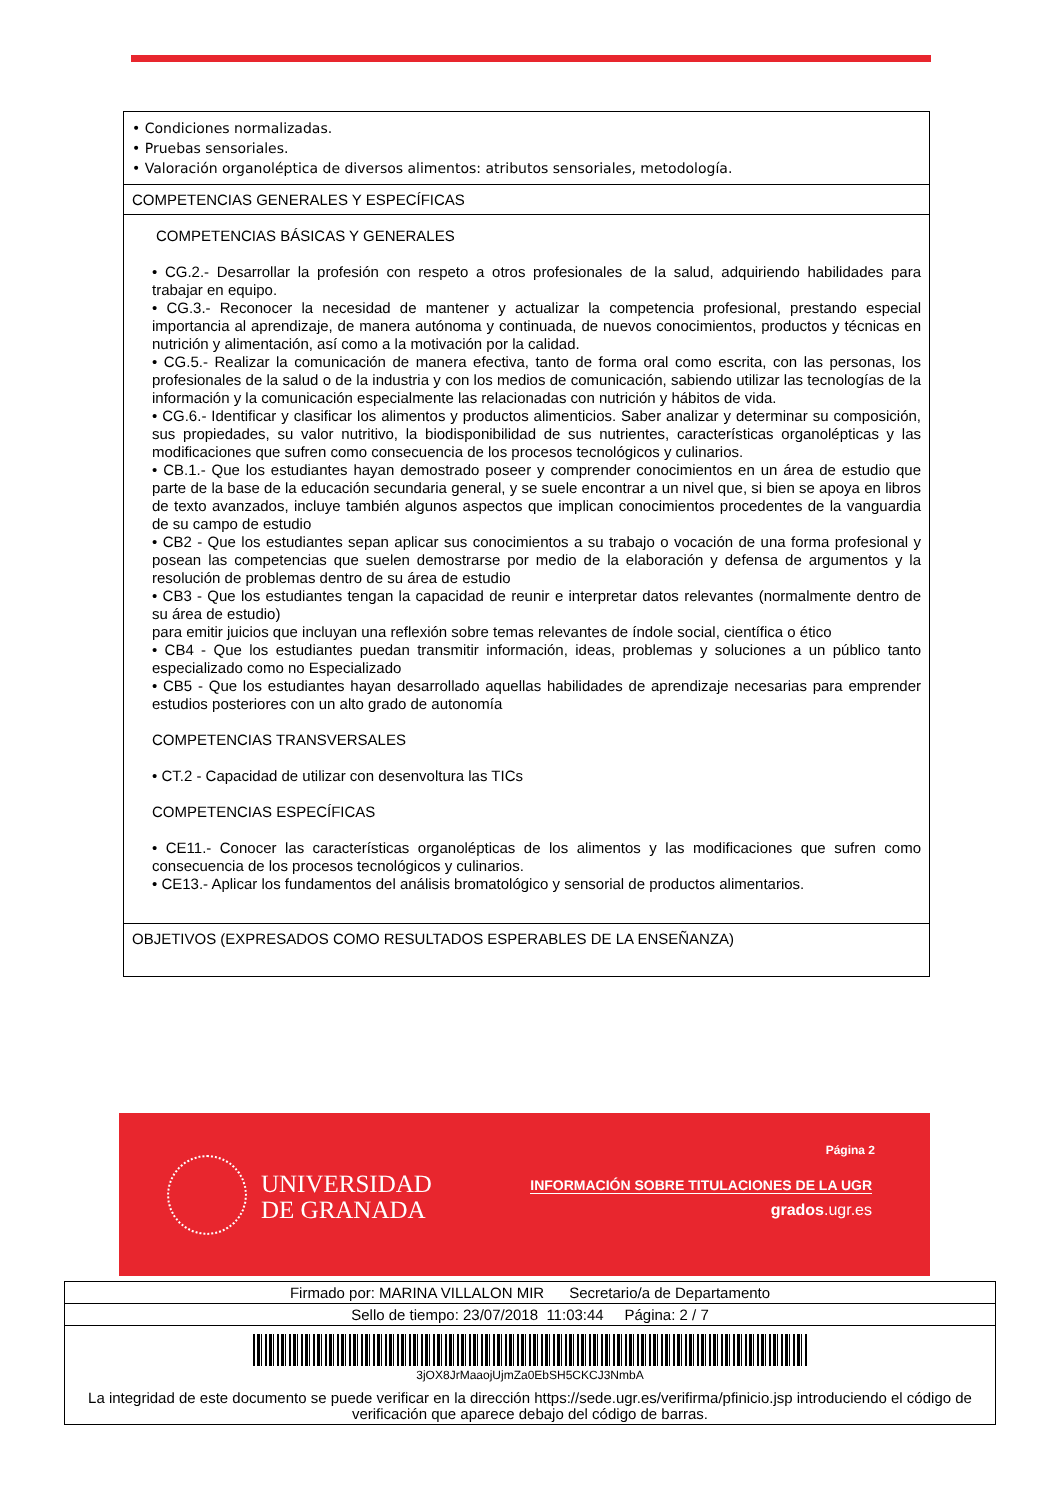| • Condiciones normalizadas. • Pruebas sensoriales. • Valoración organoléptica de diversos alimentos: atributos sensoriales, metodología. |
| COMPETENCIAS GENERALES Y ESPECÍFICAS |
| COMPETENCIAS BÁSICAS Y GENERALES • CG.2.- Desarrollar la profesión con respeto a otros profesionales de la salud, adquiriendo habilidades para trabajar en equipo. • CG.3.- Reconocer la necesidad de mantener y actualizar la competencia profesional, prestando especial importancia al aprendizaje, de manera autónoma y continuada, de nuevos conocimientos, productos y técnicas en nutrición y alimentación, así como a la motivación por la calidad. • CG.5.- Realizar la comunicación de manera efectiva, tanto de forma oral como escrita, con las personas, los profesionales de la salud o de la industria y con los medios de comunicación, sabiendo utilizar las tecnologías de la información y la comunicación especialmente las relacionadas con nutrición y hábitos de vida. • CG.6.- Identificar y clasificar los alimentos y productos alimenticios. Saber analizar y determinar su composición, sus propiedades, su valor nutritivo, la biodisponibilidad de sus nutrientes, características organolépticas y las modificaciones que sufren como consecuencia de los procesos tecnológicos y culinarios. • CB.1.- Que los estudiantes hayan demostrado poseer y comprender conocimientos en un área de estudio que parte de la base de la educación secundaria general, y se suele encontrar a un nivel que, si bien se apoya en libros de texto avanzados, incluye también algunos aspectos que implican conocimientos procedentes de la vanguardia de su campo de estudio • CB2 - Que los estudiantes sepan aplicar sus conocimientos a su trabajo o vocación de una forma profesional y posean las competencias que suelen demostrarse por medio de la elaboración y defensa de argumentos y la resolución de problemas dentro de su área de estudio • CB3 - Que los estudiantes tengan la capacidad de reunir e interpretar datos relevantes (normalmente dentro de su área de estudio) para emitir juicios que incluyan una reflexión sobre temas relevantes de índole social, científica o ético • CB4 - Que los estudiantes puedan transmitir información, ideas, problemas y soluciones a un público tanto especializado como no Especializado • CB5 - Que los estudiantes hayan desarrollado aquellas habilidades de aprendizaje necesarias para emprender estudios posteriores con un alto grado de autonomía COMPETENCIAS TRANSVERSALES • CT.2 - Capacidad de utilizar con desenvoltura las TICs COMPETENCIAS ESPECÍFICAS • CE11.- Conocer las características organolépticas de los alimentos y las modificaciones que sufren como consecuencia de los procesos tecnológicos y culinarios. • CE13.- Aplicar los fundamentos del análisis bromatológico y sensorial de productos alimentarios. |
| OBJETIVOS (EXPRESADOS COMO RESULTADOS ESPERABLES DE LA ENSEÑANZA) |
UNIVERSIDAD
DE GRANADA
Página 2
INFORMACIÓN SOBRE TITULACIONES DE LA UGR
grados.ugr.es
| Firmado por: MARINA VILLALON MIR Secretario/a de Departamento |
| Sello de tiempo: 23/07/2018 11:03:44 Página: 2 / 7 |
| 3jOX8JrMaaojUjmZa0EbSH5CKCJ3NmbA La integridad de este documento se puede verificar en la dirección https://sede.ugr.es/verifirma/pfinicio.jsp introduciendo el código de verificación que aparece debajo del código de barras. |